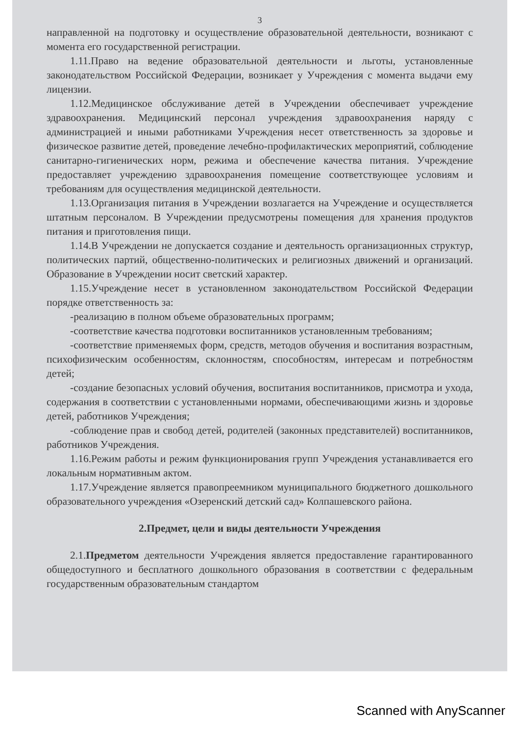3
направленной на подготовку и осуществление образовательной деятельности, возникают с момента его государственной регистрации.
1.11.Право на ведение образовательной деятельности и льготы, установленные законодательством Российской Федерации, возникает у Учреждения с момента выдачи ему лицензии.
1.12.Медицинское обслуживание детей в Учреждении обеспечивает учреждение здравоохранения. Медицинский персонал учреждения здравоохранения наряду с администрацией и иными работниками Учреждения несет ответственность за здоровье и физическое развитие детей, проведение лечебно-профилактических мероприятий, соблюдение санитарно-гигиенических норм, режима и обеспечение качества питания. Учреждение предоставляет учреждению здравоохранения помещение соответствующее условиям и требованиям для осуществления медицинской деятельности.
1.13.Организация питания в Учреждении возлагается на Учреждение и осуществляется штатным персоналом. В Учреждении предусмотрены помещения для хранения продуктов питания и приготовления пищи.
1.14.В Учреждении не допускается создание и деятельность организационных структур, политических партий, общественно-политических и религиозных движений и организаций. Образование в Учреждении носит светский характер.
1.15.Учреждение несет в установленном законодательством Российской Федерации порядке ответственность за:
-реализацию в полном объеме образовательных программ;
-соответствие качества подготовки воспитанников установленным требованиям;
-соответствие применяемых форм, средств, методов обучения и воспитания возрастным, психофизическим особенностям, склонностям, способностям, интересам и потребностям детей;
-создание безопасных условий обучения, воспитания воспитанников, присмотра и ухода, содержания в соответствии с установленными нормами, обеспечивающими жизнь и здоровье детей, работников Учреждения;
-соблюдение прав и свобод детей, родителей (законных представителей) воспитанников, работников Учреждения.
1.16.Режим работы и режим функционирования групп Учреждения устанавливается его локальным нормативным актом.
1.17.Учреждение является правопреемником муниципального бюджетного дошкольного образовательного учреждения «Озеренский детский сад» Колпашевского района.
2.Предмет, цели и виды деятельности Учреждения
2.1.Предметом деятельности Учреждения является предоставление гарантированного общедоступного и бесплатного дошкольного образования в соответствии с федеральным государственным образовательным стандартом
Scanned with AnyScanner